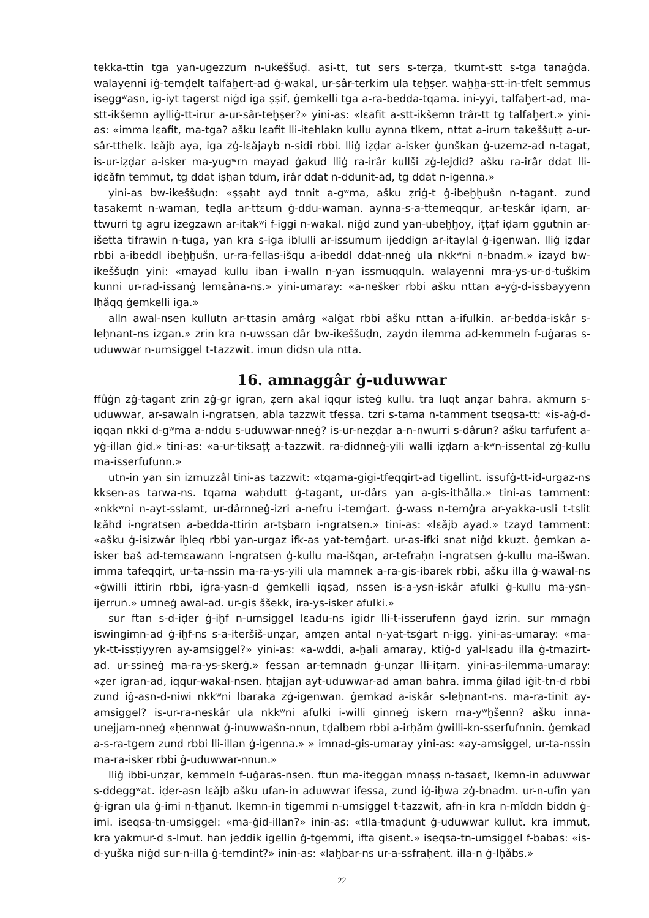tekka-ttin tga yan-ugezzum n-ukeššuḍ. asi-tt, tut sers s-terẓa, tkumt-stt s-tga tanaġda. walayenni iġ-temḍelt talfaḫert-ad ġ-wakal, ur-sâr-terkim ula teḫṣer. waḫḫa-stt-in-tfelt semmus iseggʷasn, ig-iyt tagerst niġd iga ṣṣif, ġemkelli tga a-ra-bedda-tqama. ini-yyi, talfaḫert-ad, ma-stt-ikšemn aylliġ-tt-irur a-ur-sâr-teḫṣer?» yini-as: «lɛafit a-stt-ikšemn trâr-tt tg talfaḫert.» yini-as: «imma lɛafit, ma-tga? ašku lɛafit lli-itehlakn kullu aynna tlkem, nttat a-irurn takeššuṭṭ a-ur-sâr-tthelk. lɛǎjb aya, iga zġ-lɛǎjayb n-sidi rbbi. lliġ iẓḍar a-isker ġunškan ġ-uzemz-ad n-tagat, is-ur-iẓḍar a-isker ma-yugʷrn mayad ġakud lliġ ra-irâr kullši zġ-lejdid? ašku ra-irâr ddat lli-iḍɛǎfn temmut, tg ddat iṣḥan tdum, irâr ddat n-ddunit-ad, tg ddat n-igenna.»
yini-as bw-ikeššuḍn: «ṣṣaḥt ayd tnnit a-gʷma, ašku ẓriġ-t ġ-ibeḫḫušn n-tagant. zund tasakemt n-waman, teḍla ar-ttɛum ġ-ddu-waman. aynna-s-a-ttemeqqur, ar-teskâr iḍarn, ar-ttwurri tg agru izegzawn ar-itakʷi f-iggi n-wakal. niġd zund yan-ubeḫḫoy, iṭṭaf iḍarn ggutnin ar-išetta tifrawin n-tuga, yan kra s-iga iblulli ar-issumum ijeddign ar-itaylal ġ-igenwan. lliġ iẓḍar rbbi a-ibeddl ibeḫḫušn, ur-ra-fellas-išqu a-ibeddl ddat-nneġ ula nkkʷni n-bnadm.» izayd bw-ikeššuḍn yini: «mayad kullu iban i-walln n-yan issmuqquln. walayenni mra-ys-ur-d-tuškim kunni ur-rad-issanġ lemɛǎna-ns.» yini-umaray: «a-nešker rbbi ašku nttan a-yġ-d-issbayyenn lḥǎqq ġemkelli iga.»
alln awal-nsen kullutn ar-ttasin amârg «alġat rbbi ašku nttan a-ifulkin. ar-bedda-iskâr s-leḥnant-ns izgan.» zrin kra n-uwssan dâr bw-ikeššuḍn, zaydn ilemma ad-kemmeln f-uġaras s-uduwwar n-umsiggel t-tazzwit. imun didsn ula ntta.
16. amnaggâr ġ-uduwwar
ffûġn zġ-tagant zrin zġ-gr igran, ẓern akal iqqur isteġ kullu. tra luqt anẓar bahra. akmurn s-uduwwar, ar-sawaln i-ngratsen, abla tazzwit tfessa. tzri s-tama n-tamment tseqsa-tt: «is-aġ-d-iqqan nkki d-gʷma a-nddu s-uduwwar-nneġ? is-ur-neẓḍar a-n-nwurri s-dârun? ašku tarfufent a-yġ-illan ġid.» tini-as: «a-ur-tiksaṭṭ a-tazzwit. ra-didnneġ-yili walli iẓḍarn a-kʷn-issental zġ-kullu ma-isserfufunn.»
utn-in yan sin izmuzzâl tini-as tazzwit: «tqama-gigi-tfeqqirt-ad tigellint. issufġ-tt-id-urgaz-ns kksen-as tarwa-ns. tqama waḥdutt ġ-tagant, ur-dârs yan a-gis-ithǎlla.» tini-as tamment: «nkkʷni n-ayt-sslamt, ur-dârnneġ-izri a-nefru i-temġart. ġ-wass n-temġra ar-yakka-usli t-tslit lɛǎhd i-ngratsen a-bedda-ttirin ar-tṣbarn i-ngratsen.» tini-as: «lɛǎjb ayad.» tzayd tamment: «ašku ġ-isizwâr iḫleq rbbi yan-urgaz ifk-as yat-temġart. ur-as-ifki snat niġd kkuẓt. ġemkan a-isker baš ad-temɛawann i-ngratsen ġ-kullu ma-išqan, ar-tefraḥn i-ngratsen ġ-kullu ma-išwan. imma tafeqqirt, ur-ta-nssin ma-ra-ys-yili ula mamnek a-ra-gis-ibarek rbbi, ašku illa ġ-wawal-ns «ġwilli ittirin rbbi, iġra-yasn-d ġemkelli iqṣad, nssen is-a-ysn-iskâr afulki ġ-kullu ma-ysn-ijerrun.» umneġ awal-ad. ur-gis ššekk, ira-ys-isker afulki.»
sur ftan s-d-iḍer ġ-iḫf n-umsiggel lɛadu-ns igidr lli-t-isserufenn ġayd izrin. sur mmaġn iswingimn-ad ġ-iḫf-ns s-a-iteršiš-unẓar, amẓen antal n-yat-tsġart n-igg. yini-as-umaray: «ma-yk-tt-issṭiyyren ay-amsiggel?» yini-as: «a-wddi, a-ḫali amaray, ktiġ-d yal-lɛadu illa ġ-tmazirt-ad. ur-ssineġ ma-ra-ys-skerġ.» fessan ar-temnadn ġ-unẓar lli-iṭarn. yini-as-ilemma-umaray: «ẓer igran-ad, iqqur-wakal-nsen. ḥtajjan ayt-uduwwar-ad aman bahra. imma ġilad iġit-tn-d rbbi zund iġ-asn-d-niwi nkkʷni lbaraka zġ-igenwan. ġemkad a-iskâr s-leḥnant-ns. ma-ra-tinit ay-amsiggel? is-ur-ra-neskâr ula nkkʷni afulki i-willi ginneġ iskern ma-yʷḫšenn? ašku inna-unejjam-nneġ «ḥennwat ġ-inuwwašn-nnun, tḍalbem rbbi a-irḥǎm ġwilli-kn-sserfufnnin. ġemkad a-s-ra-tgem zund rbbi lli-illan ġ-igenna.» » imnad-gis-umaray yini-as: «ay-amsiggel, ur-ta-nssin ma-ra-isker rbbi ġ-uduwwar-nnun.»
lliġ ibbi-unẓar, kemmeln f-uġaras-nsen. ftun ma-iteggan mnaṣṣ n-tasaɛt, lkemn-in aduwwar s-ddeggʷat. iḍer-asn lɛǎjb ašku ufan-in aduwwar ifessa, zund iġ-iḫwa zġ-bnadm. ur-n-ufin yan ġ-igran ula ġ-imi n-tḫanut. lkemn-in tigemmi n-umsiggel t-tazzwit, afn-in kra n-mǐddn biddn ġ-imi. iseqsa-tn-umsiggel: «ma-ġid-illan?» inin-as: «tlla-tmaḍunt ġ-uduwwar kullut. kra immut, kra yakmur-d s-lmut. han jeddik igellin ġ-tgemmi, ifta gisent.» iseqsa-tn-umsiggel f-babas: «is-d-yuška niġd sur-n-illa ġ-temdint?» inin-as: «laḫbar-ns ur-a-ssfraḥent. illa-n ġ-lḥǎbs.»
22